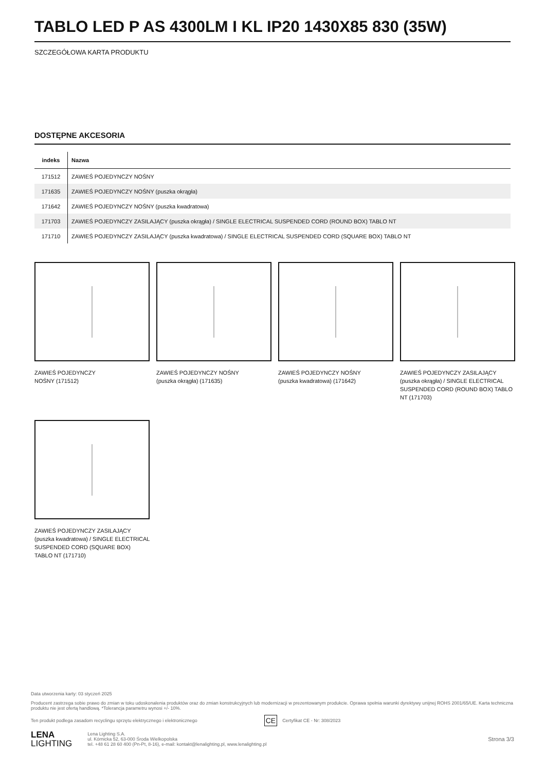TABLO LED P AS 4300LM I KL IP20 1430X85 830 (35W)
SZCZEGÓŁOWA KARTA PRODUKTU
DOSTĘPNE AKCESORIA
| indeks | Nazwa |
| --- | --- |
| 171512 | ZAWIEŚ POJEDYNCZY NOŚNY |
| 171635 | ZAWIEŚ POJEDYNCZY NOŚNY (puszka okrągła) |
| 171642 | ZAWIEŚ POJEDYNCZY NOŚNY (puszka kwadratowa) |
| 171703 | ZAWIEŚ POJEDYNCZY ZASILAJĄCY (puszka okrągła) / SINGLE ELECTRICAL SUSPENDED CORD (ROUND BOX) TABLO NT |
| 171710 | ZAWIEŚ POJEDYNCZY ZASILAJĄCY (puszka kwadratowa) / SINGLE ELECTRICAL SUSPENDED CORD (SQUARE BOX) TABLO NT |
ZAWIEŚ POJEDYNCZY
NOŚNY (171512)
ZAWIEŚ POJEDYNCZY NOŚNY
(puszka okrągła) (171635)
ZAWIEŚ POJEDYNCZY NOŚNY
(puszka kwadratowa) (171642)
ZAWIEŚ POJEDYNCZY ZASILAJĄCY (puszka okrągła) / SINGLE ELECTRICAL SUSPENDED CORD (ROUND BOX) TABLO NT (171703)
ZAWIEŚ POJEDYNCZY ZASILAJĄCY (puszka kwadratowa) / SINGLE ELECTRICAL SUSPENDED CORD (SQUARE BOX) TABLO NT (171710)
Data utworzenia karty: 03 styczeń 2025
Producent zastrzega sobie prawo do zmian w toku udoskonalenia produktów oraz do zmian konstrukcyjnych lub modernizacji w prezentowanym produkcie. Oprawa spełnia warunki dyrektywy unijnej ROHS 2001/65/UE. Karta techniczna produktu nie jest ofertą handlową. *Tolerancja parametru wynosi +/- 10%.
Ten produkt podlega zasadom recyclingu sprzętu elektrycznego i elektronicznego CE Certyfikat CE - Nr: 308/2023
LENA
LIGHTING
Lena Lighting S.A.
ul. Kórnicka 52, 63-000 Środa Wielkopolska
tel. +48 61 28 60 400 (Pn-Pt, 8-16), e-mail: kontakt@lenalighting.pl, www.lenalighting.pl
Strona 3/3